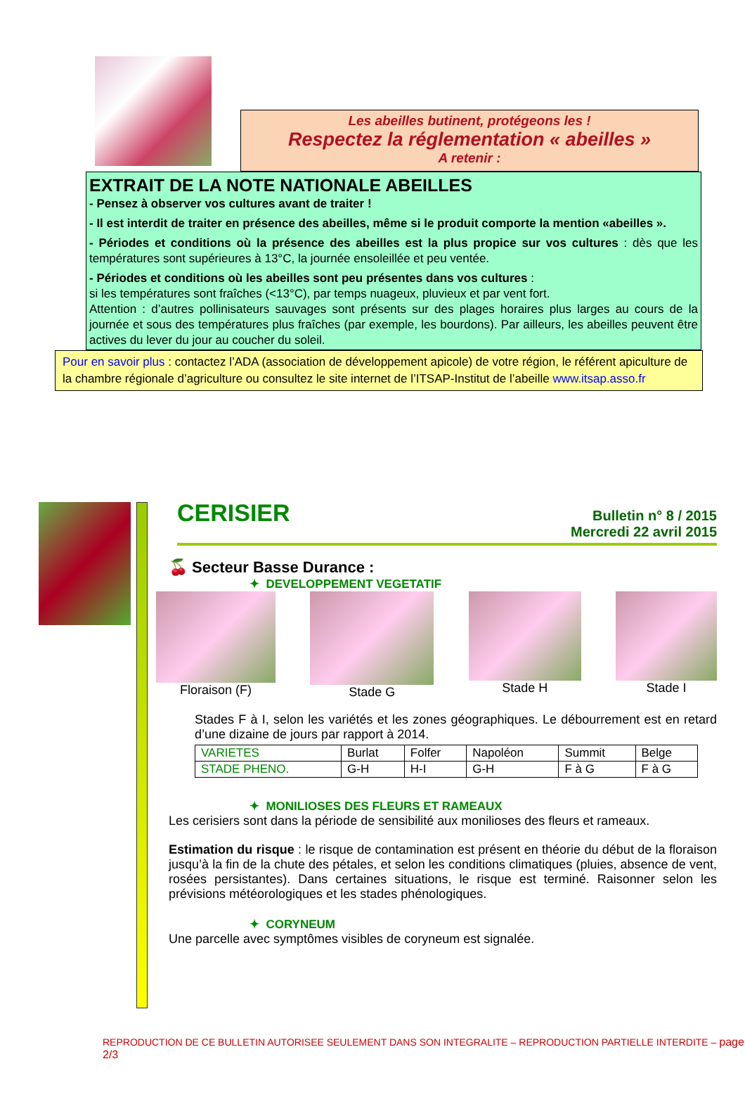Les abeilles butinent, protégeons les !
Respectez la réglementation « abeilles »
A retenir :
EXTRAIT DE LA NOTE NATIONALE ABEILLES
- Pensez à observer vos cultures avant de traiter !
- Il est interdit de traiter en présence des abeilles, même si le produit comporte la mention «abeilles ».
- Périodes et conditions où la présence des abeilles est la plus propice sur vos cultures : dès que les températures sont supérieures à 13°C, la journée ensoleillée et peu ventée.
- Périodes et conditions où les abeilles sont peu présentes dans vos cultures :
si les températures sont fraîches (<13°C), par temps nuageux, pluvieux et par vent fort.
Attention : d’autres pollinisateurs sauvages sont présents sur des plages horaires plus larges au cours de la journée et sous des températures plus fraîches (par exemple, les bourdons). Par ailleurs, les abeilles peuvent être actives du lever du jour au coucher du soleil.
Pour en savoir plus : contactez l’ADA (association de développement apicole) de votre région, le référent apiculture de la chambre régionale d’agriculture ou consultez le site internet de l’ITSAP-Institut de l’abeille www.itsap.asso.fr
CERISIER
Bulletin n° 8 / 2015
Mercredi 22 avril 2015
🍒 Secteur Basse Durance :
✦ DEVELOPPEMENT VEGETATIF
Floraison (F) Stade G Stade H Stade I
Stades F à I, selon les variétés et les zones géographiques. Le débourrement est en retard d’une dizaine de jours par rapport à 2014.
| VARIETES | Burlat | Folfer | Napoléon | Summit | Belge |
| STADE PHENO. | G-H | H-I | G-H | F à G | F à G |
✦ MONILIOSES DES FLEURS ET RAMEAUX
Les cerisiers sont dans la période de sensibilité aux monilioses des fleurs et rameaux.
Estimation du risque : le risque de contamination est présent en théorie du début de la floraison jusqu’à la fin de la chute des pétales, et selon les conditions climatiques (pluies, absence de vent, rosées persistantes). Dans certaines situations, le risque est terminé. Raisonner selon les prévisions météorologiques et les stades phénologiques.
✦ CORYNEUM
Une parcelle avec symptômes visibles de coryneum est signalée.
REPRODUCTION DE CE BULLETIN AUTORISEE SEULEMENT DANS SON INTEGRALITE – REPRODUCTION PARTIELLE INTERDITE – page 2/3